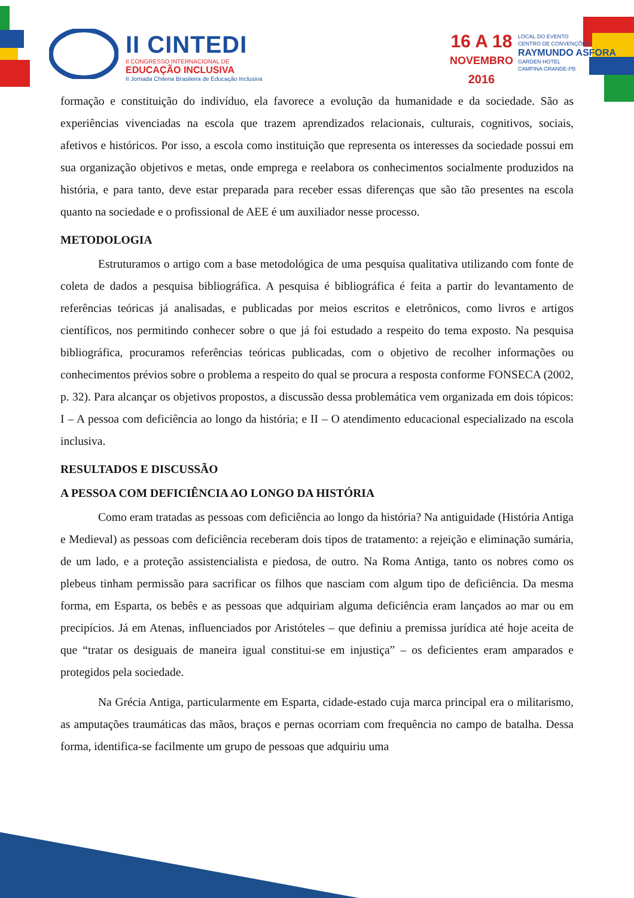II CINTEDI
II CONGRESSO INTERNACIONAL DE
EDUCAÇÃO INCLUSIVA
II Jornada Chilena Brasileira de Educação Inclusiva
16 A 18
NOVEMBRO
2016
LOCAL DO EVENTO
CENTRO DE CONVENÇÕES
RAYMUNDO ASFORA
GARDEN HOTEL
CAMPINA GRANDE-PB
formação e constituição do indivíduo, ela favorece a evolução da humanidade e da sociedade. São as experiências vivenciadas na escola que trazem aprendizados relacionais, culturais, cognitivos, sociais, afetivos e históricos. Por isso, a escola como instituição que representa os interesses da sociedade possui em sua organização objetivos e metas, onde emprega e reelabora os conhecimentos socialmente produzidos na história, e para tanto, deve estar preparada para receber essas diferenças que são tão presentes na escola quanto na sociedade e o profissional de AEE é um auxiliador nesse processo.
METODOLOGIA
Estruturamos o artigo com a base metodológica de uma pesquisa qualitativa utilizando com fonte de coleta de dados a pesquisa bibliográfica. A pesquisa é bibliográfica é feita a partir do levantamento de referências teóricas já analisadas, e publicadas por meios escritos e eletrônicos, como livros e artigos científicos, nos permitindo conhecer sobre o que já foi estudado a respeito do tema exposto. Na pesquisa bibliográfica, procuramos referências teóricas publicadas, com o objetivo de recolher informações ou conhecimentos prévios sobre o problema a respeito do qual se procura a resposta conforme FONSECA (2002, p. 32). Para alcançar os objetivos propostos, a discussão dessa problemática vem organizada em dois tópicos: I – A pessoa com deficiência ao longo da história; e II – O atendimento educacional especializado na escola inclusiva.
RESULTADOS E DISCUSSÃO
A PESSOA COM DEFICIÊNCIA AO LONGO DA HISTÓRIA
Como eram tratadas as pessoas com deficiência ao longo da história? Na antiguidade (História Antiga e Medieval) as pessoas com deficiência receberam dois tipos de tratamento: a rejeição e eliminação sumária, de um lado, e a proteção assistencialista e piedosa, de outro. Na Roma Antiga, tanto os nobres como os plebeus tinham permissão para sacrificar os filhos que nasciam com algum tipo de deficiência. Da mesma forma, em Esparta, os bebês e as pessoas que adquiriam alguma deficiência eram lançados ao mar ou em precipícios. Já em Atenas, influenciados por Aristóteles – que definiu a premissa jurídica até hoje aceita de que “tratar os desiguais de maneira igual constitui-se em injustiça” – os deficientes eram amparados e protegidos pela sociedade.
Na Grécia Antiga, particularmente em Esparta, cidade-estado cuja marca principal era o militarismo, as amputações traumáticas das mãos, braços e pernas ocorriam com frequência no campo de batalha. Dessa forma, identifica-se facilmente um grupo de pessoas que adquiriu uma